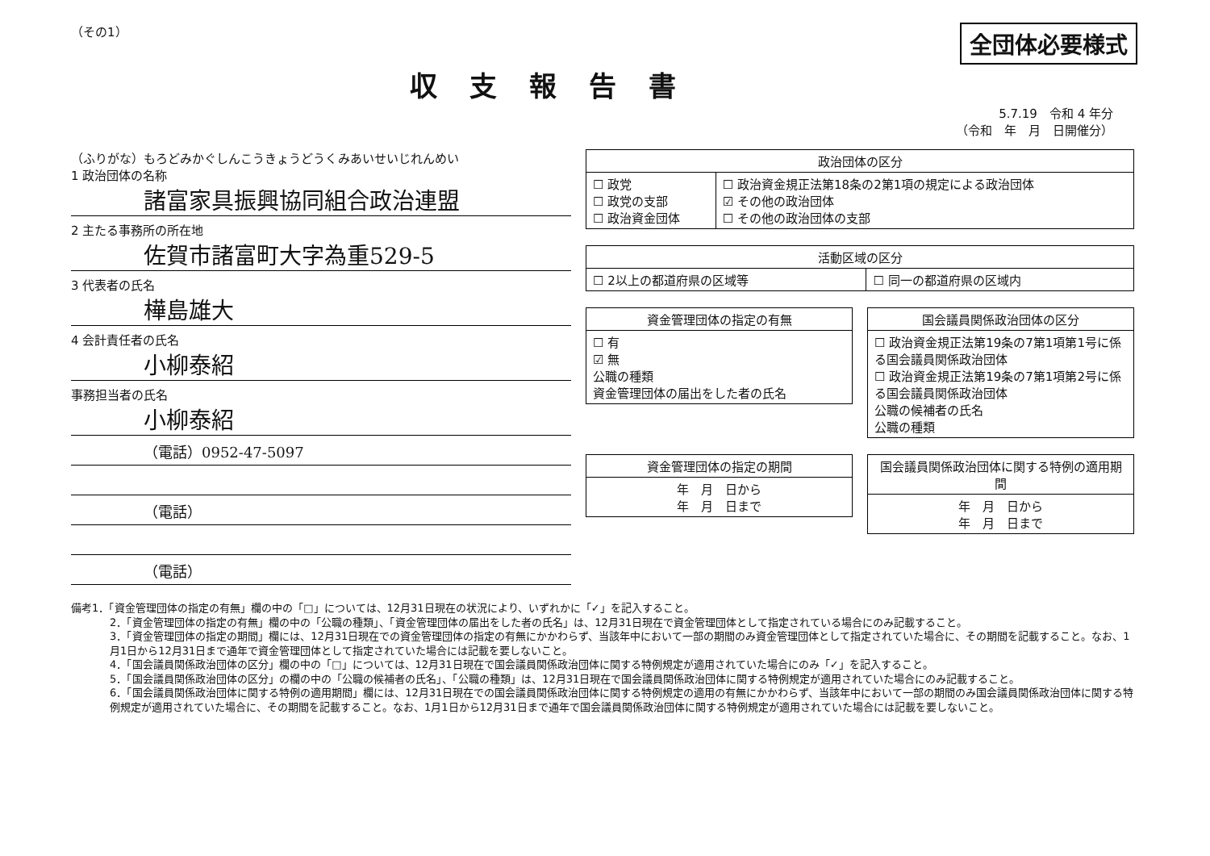（その1）
全団体必要様式
収支報告書
5.7.19　令和 4 年分
（令和　年　月　日開催分）
（ふりがな）もろどみかぐしんこうきょうどうくみあいせいじれんめい
1 政治団体の名称
諸富家具振興協同組合政治連盟
2 主たる事務所の所在地
佐賀市諸富町大字為重529-5
3 代表者の氏名
樺島雄大
4 会計責任者の氏名
小柳泰紹
事務担当者の氏名
小柳泰紹
（電話）0952-47-5097
（電話）
（電話）
| 政治団体の区分 | |
| --- | --- |
| ☐ 政党 ☐ 政党の支部 ☐ 政治資金団体 | ☐ 政治資金規正法第18条の2第1項の規定による政治団体 ☑ その他の政治団体 ☐ その他の政治団体の支部 |
| 活動区域の区分 | |
| --- | --- |
| ☐ 2以上の都道府県の区域等 | ☐ 同一の都道府県の区域内 |
| 資金管理団体の指定の有無 |
| --- |
| ☐ 有 ☑ 無 公職の種類 資金管理団体の届出をした者の氏名 |
| 国会議員関係政治団体の区分 |
| --- |
| ☐ 政治資金規正法第19条の7第1項第1号に係る国会議員関係政治団体 ☐ 政治資金規正法第19条の7第1項第2号に係る国会議員関係政治団体 公職の候補者の氏名 公職の種類 |
| 資金管理団体の指定の期間 |
| --- |
| 年 月 日から 年 月 日まで |
| 国会議員関係政治団体に関する特例の適用期間 |
| --- |
| 年 月 日から 年 月 日まで |
備考1．「資金管理団体の指定の有無」欄の中の「□」については、12月31日現在の状況により、いずれかに「✓」を記入すること。
2．「資金管理団体の指定の有無」欄の中の「公職の種類」、「資金管理団体の届出をした者の氏名」は、12月31日現在で資金管理団体として指定されている場合にのみ記載すること。
3．「資金管理団体の指定の期間」欄には、12月31日現在での資金管理団体の指定の有無にかかわらず、当該年中において一部の期間のみ資金管理団体として指定されていた場合に、その期間を記載すること。なお、1月1日から12月31日まで通年で資金管理団体として指定されていた場合には記載を要しないこと。
4．「国会議員関係政治団体の区分」欄の中の「□」については、12月31日現在で国会議員関係政治団体に関する特例規定が適用されていた場合にのみ「✓」を記入すること。
5．「国会議員関係政治団体の区分」の欄の中の「公職の候補者の氏名」、「公職の種類」は、12月31日現在で国会議員関係政治団体に関する特例規定が適用されていた場合にのみ記載すること。
6．「国会議員関係政治団体に関する特例の適用期間」欄には、12月31日現在での国会議員関係政治団体に関する特例規定の適用の有無にかかわらず、当該年中において一部の期間のみ国会議員関係政治団体に関する特例規定が適用されていた場合に、その期間を記載すること。なお、1月1日から12月31日まで通年で国会議員関係政治団体に関する特例規定が適用されていた場合には記載を要しないこと。